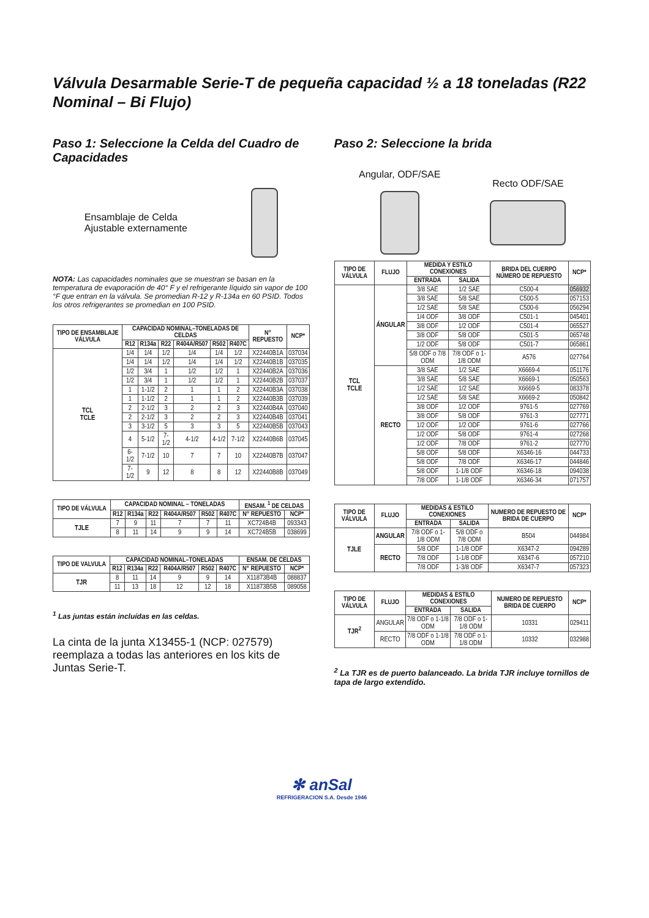Válvula Desarmable Serie-T de pequeña capacidad ½ a 18 toneladas (R22 Nominal – Bi Flujo)
Paso 1: Seleccione la Celda del Cuadro de Capacidades
Ensamblaje de Celda
Ajustable externamente
NOTA: Las capacidades nominales que se muestran se basan en la temperatura de evaporación de 40° F y el refrigerante líquido sin vapor de 100 °F que entran en la válvula. Se promedian R-12 y R-134a en 60 PSID. Todos los otros refrigerantes se promedian en 100 PSID.
| TIPO DE ENSAMBLAJE VÁLVULA | CAPACIDAD NOMINAL–TONELADAS DE CELDAS | | | | | | N° REPUESTO | NCP* |
| --- | --- | --- | --- | --- | --- | --- | --- | --- |
| | R12 | R134a | R22 | R404A/R507 | R502 | R407C | | |
| TCL TCLE | 1/4 | 1/4 | 1/2 | 1/4 | 1/4 | 1/2 | X22440B1A | 037034 |
| | 1/4 | 1/4 | 1/2 | 1/4 | 1/4 | 1/2 | X22440B1B | 037035 |
| | 1/2 | 3/4 | 1 | 1/2 | 1/2 | 1 | X22440B2A | 037036 |
| | 1/2 | 3/4 | 1 | 1/2 | 1/2 | 1 | X22440B2B | 037037 |
| | 1 | 1-1/2 | 2 | 1 | 1 | 2 | X22440B3A | 037038 |
| | 1 | 1-1/2 | 2 | 1 | 1 | 2 | X22440B3B | 037039 |
| | 2 | 2-1/2 | 3 | 2 | 2 | 3 | X22440B4A | 037040 |
| | 2 | 2-1/2 | 3 | 2 | 2 | 3 | X22440B4B | 037041 |
| | 3 | 3-1/2 | 5 | 3 | 3 | 5 | X22440B5B | 037043 |
| | 4 | 5-1/2 | 7-1/2 | 4-1/2 | 4-1/2 | 7-1/2 | X22440B6B | 037045 |
| | 6-1/2 | 7-1/2 | 10 | 7 | 7 | 10 | X22440B7B | 037047 |
| | 7-1/2 | 9 | 12 | 8 | 8 | 12 | X22440B8B | 037049 |
| TIPO DE VÁLVULA | CAPACIDAD NOMINAL – TONELADAS | | | | | | ENSAM. <sup>1</sup> DE CELDAS | |
| --- | --- | --- | --- | --- | --- | --- | --- | --- |
| | R12 | R134a | R22 | R404A/R507 | R502 | R407C | N° REPUESTO | NCP* |
| TJLE | 7 | 9 | 11 | 7 | 7 | 11 | XC724B4B | 093343 |
| | 8 | 11 | 14 | 9 | 9 | 14 | XC724B5B | 038699 |
| TIPO DE VALVULA | CAPACIDAD NOMINAL–TONELADAS | | | | | | ENSAM. DE CELDAS | |
| --- | --- | --- | --- | --- | --- | --- | --- | --- |
| | R12 | R134a | R22 | R404A/R507 | R502 | R407C | N° REPUESTO | NCP* |
| TJR | 8 | 11 | 14 | 9 | 9 | 14 | X11873B4B | 088837 |
| | 11 | 13 | 18 | 12 | 12 | 18 | X11873B5B | 089058 |
<sup>1</sup> Las juntas están incluídas en las celdas.
La cinta de la junta X13455-1 (NCP: 027579) reemplaza a todas las anteriores en los kits de Juntas Serie-T.
Paso 2: Seleccione la brida
Angular, ODF/SAE
Recto ODF/SAE
| TIPO DE VÁLVULA | FLUJO | MEDIDA Y ESTILO CONEXIONES | | BRIDA DEL CUERPO NÚMERO DE REPUESTO | NCP* |
| --- | --- | --- | --- | --- | --- |
| | | ENTRADA | SALIDA | | |
| TCL TCLE | ÁNGULAR | 3/8 SAE | 1/2 SAE | C500-4 | 056932 |
| | | 3/8 SAE | 5/8 SAE | C500-5 | 057153 |
| | | 1/2 SAE | 5/8 SAE | C500-6 | 056294 |
| | | 1/4 ODF | 3/8 ODF | C501-1 | 045401 |
| | | 3/8 ODF | 1/2 ODF | C501-4 | 065527 |
| | | 3/8 ODF | 5/8 ODF | C501-5 | 065748 |
| | | 1/2 ODF | 5/8 ODF | C501-7 | 065861 |
| | | 5/8 ODF o 7/8 ODM | 7/8 ODF o 1-1/8 ODM | A576 | 027764 |
| | RECTO | 3/8 SAE | 1/2 SAE | X6669-4 | 051176 |
| | | 3/8 SAE | 5/8 SAE | X6669-1 | 050563 |
| | | 1/2 SAE | 1/2 SAE | X6669-5 | 083378 |
| | | 1/2 SAE | 5/8 SAE | X6669-2 | 050842 |
| | | 3/8 ODF | 1/2 ODF | 9761-5 | 027769 |
| | | 3/8 ODF | 5/8 ODF | 9761-3 | 027771 |
| | | 1/2 ODF | 1/2 ODF | 9761-6 | 027766 |
| | | 1/2 ODF | 5/8 ODF | 9761-4 | 027268 |
| | | 1/2 ODF | 7/8 ODF | 9761-2 | 027770 |
| | | 5/8 ODF | 5/8 ODF | X6346-16 | 044733 |
| | | 5/8 ODF | 7/8 ODF | X6346-17 | 044846 |
| | | 5/8 ODF | 1-1/8 ODF | X6346-18 | 094038 |
| | | 7/8 ODF | 1-1/8 ODF | X6346-34 | 071757 |
| TIPO DE VÁLVULA | FLUJO | MEDIDAS & ESTILO CONEXIONES | | NUMERO DE REPUESTO DE BRIDA DE CUERPO | NCP* |
| --- | --- | --- | --- | --- | --- |
| | | ENTRADA | SALIDA | | |
| TJLE | ANGULAR | 7/8 ODF o 1-1/8 ODM | 5/8 ODF o 7/8 ODM | B504 | 044984 |
| | RECTO | 5/8 ODF | 1-1/8 ODF | X6347-2 | 094289 |
| | | 7/8 ODF | 1-1/8 ODF | X6347-6 | 057210 |
| | | 7/8 ODF | 1-3/8 ODF | X6347-7 | 057323 |
| TIPO DE VÁLVULA | FLUJO | MEDIDAS & ESTILO CONEXIONES | | NUMERO DE REPUESTO BRIDA DE CUERPO | NCP* |
| --- | --- | --- | --- | --- | --- |
| | | ENTRADA | SALIDA | | |
| TJR<sup>2</sup> | ANGULAR | 7/8 ODF o 1-1/8 ODM | 7/8 ODF o 1-1/8 ODM | 10331 | 029411 |
| | RECTO | 7/8 ODF o 1-1/8 ODM | 7/8 ODF o 1-1/8 ODM | 10332 | 032988 |
<sup>2</sup> La TJR es de puerto balanceado. La brida TJR incluye tornillos de tapa de largo extendido.
✻ anSal
REFRIGERACION S.A. Desde 1946